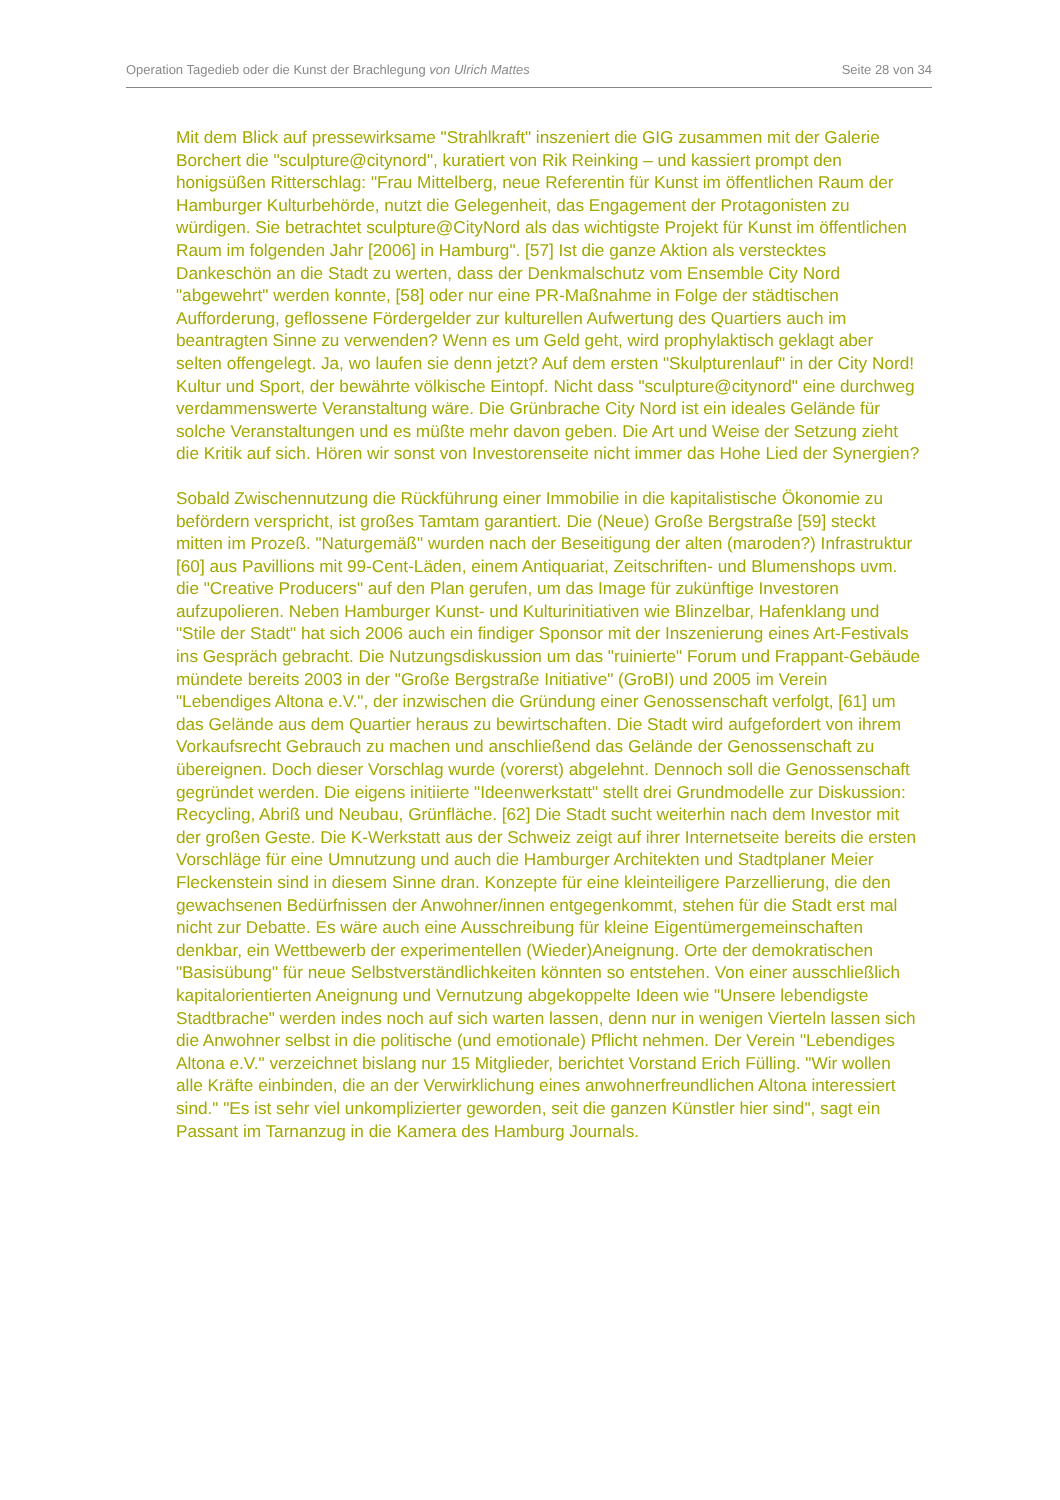Operation Tagedieb oder die Kunst der Brachlegung von Ulrich Mattes Seite 28 von 34
Mit dem Blick auf pressewirksame "Strahlkraft" inszeniert die GIG zusammen mit der Galerie Borchert die "sculpture@citynord", kuratiert von Rik Reinking – und kassiert prompt den honigsüßen Ritterschlag: "Frau Mittelberg, neue Referentin für Kunst im öffentlichen Raum der Hamburger Kulturbehörde, nutzt die Gelegenheit, das Engagement der Protagonisten zu würdigen. Sie betrachtet sculpture@CityNord als das wichtigste Projekt für Kunst im öffentlichen Raum im folgenden Jahr [2006] in Hamburg". [57] Ist die ganze Aktion als verstecktes Dankeschön an die Stadt zu werten, dass der Denkmalschutz vom Ensemble City Nord "abgewehrt" werden konnte, [58] oder nur eine PR-Maßnahme in Folge der städtischen Aufforderung, geflossene Fördergelder zur kulturellen Aufwertung des Quartiers auch im beantragten Sinne zu verwenden? Wenn es um Geld geht, wird prophylaktisch geklagt aber selten offengelegt. Ja, wo laufen sie denn jetzt? Auf dem ersten "Skulpturenlauf" in der City Nord! Kultur und Sport, der bewährte völkische Eintopf. Nicht dass "sculpture@citynord" eine durchweg verdammenswerte Veranstaltung wäre. Die Grünbrache City Nord ist ein ideales Gelände für solche Veranstaltungen und es müßte mehr davon geben. Die Art und Weise der Setzung zieht die Kritik auf sich. Hören wir sonst von Investorenseite nicht immer das Hohe Lied der Synergien?
Sobald Zwischennutzung die Rückführung einer Immobilie in die kapitalistische Ökonomie zu befördern verspricht, ist großes Tamtam garantiert. Die (Neue) Große Bergstraße [59] steckt mitten im Prozeß. "Naturgemäß" wurden nach der Beseitigung der alten (maroden?) Infrastruktur [60] aus Pavillions mit 99-Cent-Läden, einem Antiquariat, Zeitschriften- und Blumenshops uvm. die "Creative Producers" auf den Plan gerufen, um das Image für zukünftige Investoren aufzupolieren. Neben Hamburger Kunst- und Kulturinitiativen wie Blinzelbar, Hafenklang und "Stile der Stadt" hat sich 2006 auch ein findiger Sponsor mit der Inszenierung eines Art-Festivals ins Gespräch gebracht. Die Nutzungsdiskussion um das "ruinierte" Forum und Frappant-Gebäude mündete bereits 2003 in der "Große Bergstraße Initiative" (GroBI) und 2005 im Verein "Lebendiges Altona e.V.", der inzwischen die Gründung einer Genossenschaft verfolgt, [61] um das Gelände aus dem Quartier heraus zu bewirtschaften. Die Stadt wird aufgefordert von ihrem Vorkaufsrecht Gebrauch zu machen und anschließend das Gelände der Genossenschaft zu übereignen. Doch dieser Vorschlag wurde (vorerst) abgelehnt. Dennoch soll die Genossenschaft gegründet werden. Die eigens initiierte "Ideenwerkstatt" stellt drei Grundmodelle zur Diskussion: Recycling, Abriß und Neubau, Grünfläche. [62] Die Stadt sucht weiterhin nach dem Investor mit der großen Geste. Die K-Werkstatt aus der Schweiz zeigt auf ihrer Internetseite bereits die ersten Vorschläge für eine Umnutzung und auch die Hamburger Architekten und Stadtplaner Meier Fleckenstein sind in diesem Sinne dran. Konzepte für eine kleinteiligere Parzellierung, die den gewachsenen Bedürfnissen der Anwohner/innen entgegenkommt, stehen für die Stadt erst mal nicht zur Debatte. Es wäre auch eine Ausschreibung für kleine Eigentümergemeinschaften denkbar, ein Wettbewerb der experimentellen (Wieder)Aneignung. Orte der demokratischen "Basisübung" für neue Selbstverständlichkeiten könnten so entstehen. Von einer ausschließlich kapitalorientierten Aneignung und Vernutzung abgekoppelte Ideen wie "Unsere lebendigste Stadtbrache" werden indes noch auf sich warten lassen, denn nur in wenigen Vierteln lassen sich die Anwohner selbst in die politische (und emotionale) Pflicht nehmen. Der Verein "Lebendiges Altona e.V." verzeichnet bislang nur 15 Mitglieder, berichtet Vorstand Erich Fülling. "Wir wollen alle Kräfte einbinden, die an der Verwirklichung eines anwohnerfreundlichen Altona interessiert sind." "Es ist sehr viel unkomplizierter geworden, seit die ganzen Künstler hier sind", sagt ein Passant im Tarnanzug in die Kamera des Hamburg Journals.